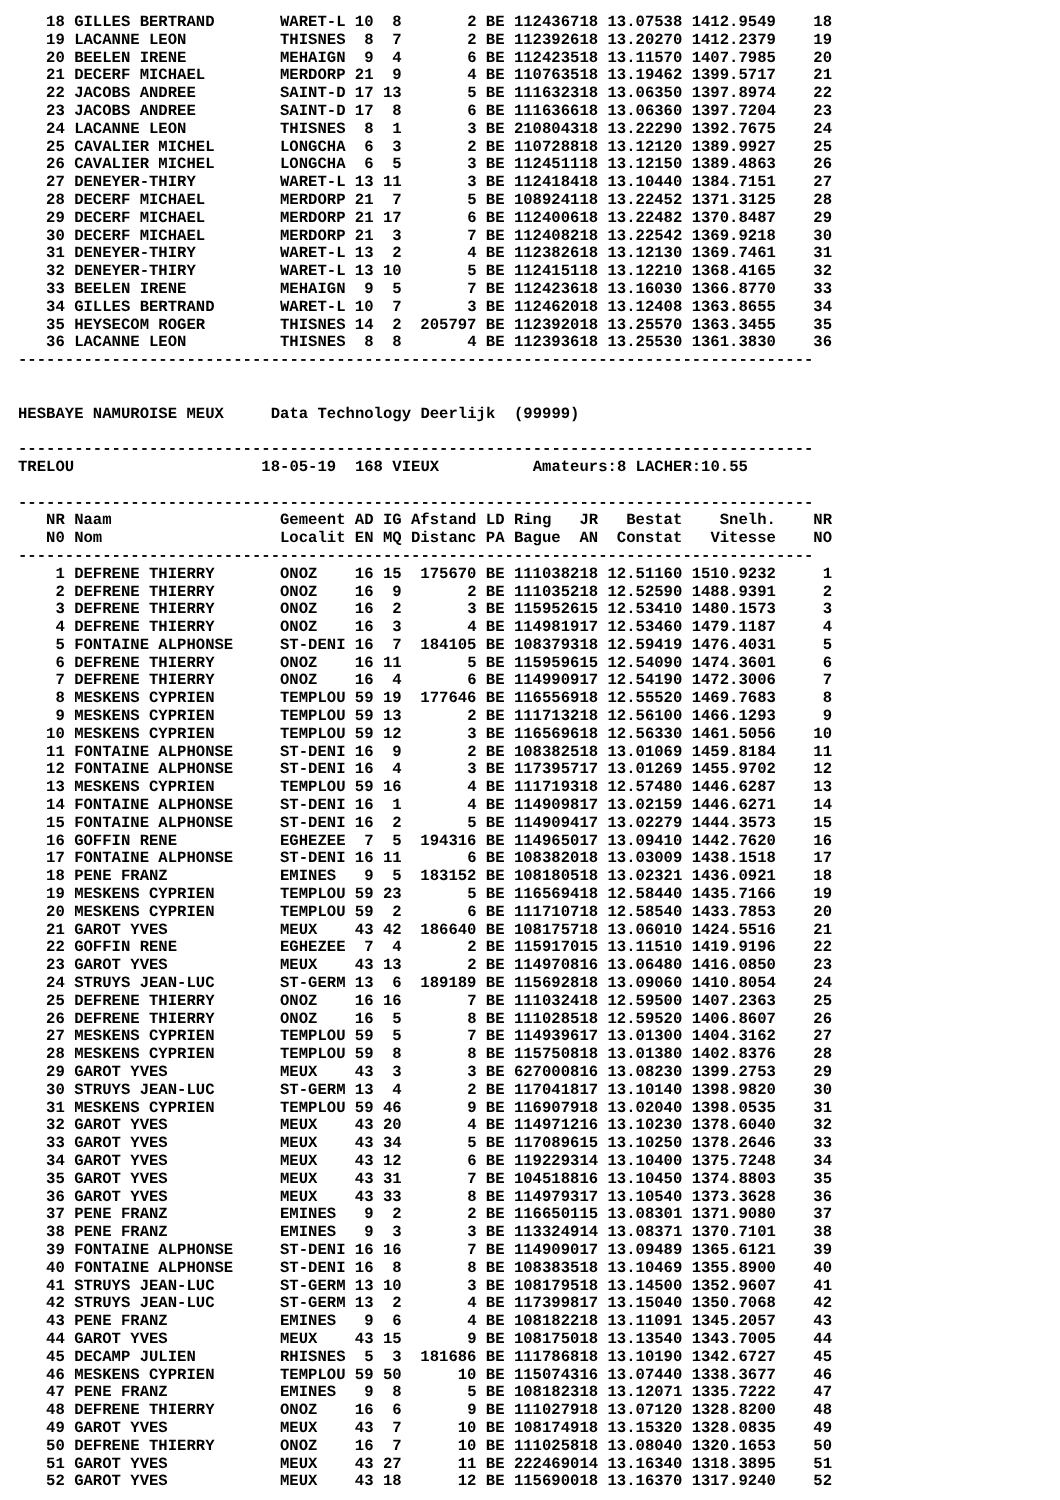| 18 | GILLES BERTRAND | WARET-L | 10 | 8 | 2 | BE | 112436718 | 13.07538 | 1412.9549 | 18 |
| 19 | LACANNE LEON | THISNES | 8 | 7 | 2 | BE | 112392618 | 13.20270 | 1412.2379 | 19 |
| 20 | BEELEN IRENE | MEHAIGN | 9 | 4 | 6 | BE | 112423518 | 13.11570 | 1407.7985 | 20 |
| 21 | DECERF MICHAEL | MERDORP | 21 | 9 | 4 | BE | 110763518 | 13.19462 | 1399.5717 | 21 |
| 22 | JACOBS ANDREE | SAINT-D | 17 | 13 | 5 | BE | 111632318 | 13.06350 | 1397.8974 | 22 |
| 23 | JACOBS ANDREE | SAINT-D | 17 | 8 | 6 | BE | 111636618 | 13.06360 | 1397.7204 | 23 |
| 24 | LACANNE LEON | THISNES | 8 | 1 | 3 | BE | 210804318 | 13.22290 | 1392.7675 | 24 |
| 25 | CAVALIER MICHEL | LONGCHA | 6 | 3 | 2 | BE | 110728818 | 13.12120 | 1389.9927 | 25 |
| 26 | CAVALIER MICHEL | LONGCHA | 6 | 5 | 3 | BE | 112451118 | 13.12150 | 1389.4863 | 26 |
| 27 | DENEYER-THIRY | WARET-L | 13 | 11 | 3 | BE | 112418418 | 13.10440 | 1384.7151 | 27 |
| 28 | DECERF MICHAEL | MERDORP | 21 | 7 | 5 | BE | 108924118 | 13.22452 | 1371.3125 | 28 |
| 29 | DECERF MICHAEL | MERDORP | 21 | 17 | 6 | BE | 112400618 | 13.22482 | 1370.8487 | 29 |
| 30 | DECERF MICHAEL | MERDORP | 21 | 3 | 7 | BE | 112408218 | 13.22542 | 1369.9218 | 30 |
| 31 | DENEYER-THIRY | WARET-L | 13 | 2 | 4 | BE | 112382618 | 13.12130 | 1369.7461 | 31 |
| 32 | DENEYER-THIRY | WARET-L | 13 | 10 | 5 | BE | 112415118 | 13.12210 | 1368.4165 | 32 |
| 33 | BEELEN IRENE | MEHAIGN | 9 | 5 | 7 | BE | 112423618 | 13.16030 | 1366.8770 | 33 |
| 34 | GILLES BERTRAND | WARET-L | 10 | 7 | 3 | BE | 112462018 | 13.12408 | 1363.8655 | 34 |
| 35 | HEYSECOM ROGER | THISNES | 14 | 2 | 205797 | BE | 112392018 | 13.25570 | 1363.3455 | 35 |
| 36 | LACANNE LEON | THISNES | 8 | 8 | 4 | BE | 112393618 | 13.25530 | 1361.3830 | 36 |
-------------------------------------------------------------------------------------
HESBAYE NAMUROISE MEUX Data Technology Deerlijk (99999)
-------------------------------------------------------------------------------------
TRELOU 18-05-19 168 VIEUX Amateurs:8 LACHER:10.55
-------------------------------------------------------------------------------------
| NR | Naam | Gemeent | AD | IG | Afstand | LD | Ring JR | Bestat | Snelh. | NR |
| --- | --- | --- | --- | --- | --- | --- | --- | --- | --- | --- |
| N0 | Nom | Localit | EN | MQ | Distanc | PA | Bague AN | Constat | Vitesse | NO |
-------------------------------------------------------------------------------------
| 1 | DEFRENE THIERRY | ONOZ | 16 | 15 | 175670 | BE | 111038218 | 12.51160 | 1510.9232 | 1 |
| 2 | DEFRENE THIERRY | ONOZ | 16 | 9 | 2 | BE | 111035218 | 12.52590 | 1488.9391 | 2 |
| 3 | DEFRENE THIERRY | ONOZ | 16 | 2 | 3 | BE | 115952615 | 12.53410 | 1480.1573 | 3 |
| 4 | DEFRENE THIERRY | ONOZ | 16 | 3 | 4 | BE | 114981917 | 12.53460 | 1479.1187 | 4 |
| 5 | FONTAINE ALPHONSE | ST-DENI | 16 | 7 | 184105 | BE | 108379318 | 12.59419 | 1476.4031 | 5 |
| 6 | DEFRENE THIERRY | ONOZ | 16 | 11 | 5 | BE | 115959615 | 12.54090 | 1474.3601 | 6 |
| 7 | DEFRENE THIERRY | ONOZ | 16 | 4 | 6 | BE | 114990917 | 12.54190 | 1472.3006 | 7 |
| 8 | MESKENS CYPRIEN | TEMPLOU | 59 | 19 | 177646 | BE | 116556918 | 12.55520 | 1469.7683 | 8 |
| 9 | MESKENS CYPRIEN | TEMPLOU | 59 | 13 | 2 | BE | 111713218 | 12.56100 | 1466.1293 | 9 |
| 10 | MESKENS CYPRIEN | TEMPLOU | 59 | 12 | 3 | BE | 116569618 | 12.56330 | 1461.5056 | 10 |
| 11 | FONTAINE ALPHONSE | ST-DENI | 16 | 9 | 2 | BE | 108382518 | 13.01069 | 1459.8184 | 11 |
| 12 | FONTAINE ALPHONSE | ST-DENI | 16 | 4 | 3 | BE | 117395717 | 13.01269 | 1455.9702 | 12 |
| 13 | MESKENS CYPRIEN | TEMPLOU | 59 | 16 | 4 | BE | 111719318 | 12.57480 | 1446.6287 | 13 |
| 14 | FONTAINE ALPHONSE | ST-DENI | 16 | 1 | 4 | BE | 114909817 | 13.02159 | 1446.6271 | 14 |
| 15 | FONTAINE ALPHONSE | ST-DENI | 16 | 2 | 5 | BE | 114909417 | 13.02279 | 1444.3573 | 15 |
| 16 | GOFFIN RENE | EGHEZEE | 7 | 5 | 194316 | BE | 114965017 | 13.09410 | 1442.7620 | 16 |
| 17 | FONTAINE ALPHONSE | ST-DENI | 16 | 11 | 6 | BE | 108382018 | 13.03009 | 1438.1518 | 17 |
| 18 | PENE FRANZ | EMINES | 9 | 5 | 183152 | BE | 108180518 | 13.02321 | 1436.0921 | 18 |
| 19 | MESKENS CYPRIEN | TEMPLOU | 59 | 23 | 5 | BE | 116569418 | 12.58440 | 1435.7166 | 19 |
| 20 | MESKENS CYPRIEN | TEMPLOU | 59 | 2 | 6 | BE | 111710718 | 12.58540 | 1433.7853 | 20 |
| 21 | GAROT YVES | MEUX | 43 | 42 | 186640 | BE | 108175718 | 13.06010 | 1424.5516 | 21 |
| 22 | GOFFIN RENE | EGHEZEE | 7 | 4 | 2 | BE | 115917015 | 13.11510 | 1419.9196 | 22 |
| 23 | GAROT YVES | MEUX | 43 | 13 | 2 | BE | 114970816 | 13.06480 | 1416.0850 | 23 |
| 24 | STRUYS JEAN-LUC | ST-GERM | 13 | 6 | 189189 | BE | 115692818 | 13.09060 | 1410.8054 | 24 |
| 25 | DEFRENE THIERRY | ONOZ | 16 | 16 | 7 | BE | 111032418 | 12.59500 | 1407.2363 | 25 |
| 26 | DEFRENE THIERRY | ONOZ | 16 | 5 | 8 | BE | 111028518 | 12.59520 | 1406.8607 | 26 |
| 27 | MESKENS CYPRIEN | TEMPLOU | 59 | 5 | 7 | BE | 114939617 | 13.01300 | 1404.3162 | 27 |
| 28 | MESKENS CYPRIEN | TEMPLOU | 59 | 8 | 8 | BE | 115750818 | 13.01380 | 1402.8376 | 28 |
| 29 | GAROT YVES | MEUX | 43 | 3 | 3 | BE | 627000816 | 13.08230 | 1399.2753 | 29 |
| 30 | STRUYS JEAN-LUC | ST-GERM | 13 | 4 | 2 | BE | 117041817 | 13.10140 | 1398.9820 | 30 |
| 31 | MESKENS CYPRIEN | TEMPLOU | 59 | 46 | 9 | BE | 116907918 | 13.02040 | 1398.0535 | 31 |
| 32 | GAROT YVES | MEUX | 43 | 20 | 4 | BE | 114971216 | 13.10230 | 1378.6040 | 32 |
| 33 | GAROT YVES | MEUX | 43 | 34 | 5 | BE | 117089615 | 13.10250 | 1378.2646 | 33 |
| 34 | GAROT YVES | MEUX | 43 | 12 | 6 | BE | 119229314 | 13.10400 | 1375.7248 | 34 |
| 35 | GAROT YVES | MEUX | 43 | 31 | 7 | BE | 104518816 | 13.10450 | 1374.8803 | 35 |
| 36 | GAROT YVES | MEUX | 43 | 33 | 8 | BE | 114979317 | 13.10540 | 1373.3628 | 36 |
| 37 | PENE FRANZ | EMINES | 9 | 2 | 2 | BE | 116650115 | 13.08301 | 1371.9080 | 37 |
| 38 | PENE FRANZ | EMINES | 9 | 3 | 3 | BE | 113324914 | 13.08371 | 1370.7101 | 38 |
| 39 | FONTAINE ALPHONSE | ST-DENI | 16 | 16 | 7 | BE | 114909017 | 13.09489 | 1365.6121 | 39 |
| 40 | FONTAINE ALPHONSE | ST-DENI | 16 | 8 | 8 | BE | 108383518 | 13.10469 | 1355.8900 | 40 |
| 41 | STRUYS JEAN-LUC | ST-GERM | 13 | 10 | 3 | BE | 108179518 | 13.14500 | 1352.9607 | 41 |
| 42 | STRUYS JEAN-LUC | ST-GERM | 13 | 2 | 4 | BE | 117399817 | 13.15040 | 1350.7068 | 42 |
| 43 | PENE FRANZ | EMINES | 9 | 6 | 4 | BE | 108182218 | 13.11091 | 1345.2057 | 43 |
| 44 | GAROT YVES | MEUX | 43 | 15 | 9 | BE | 108175018 | 13.13540 | 1343.7005 | 44 |
| 45 | DECAMP JULIEN | RHISNES | 5 | 3 | 181686 | BE | 111786818 | 13.10190 | 1342.6727 | 45 |
| 46 | MESKENS CYPRIEN | TEMPLOU | 59 | 50 | 10 | BE | 115074316 | 13.07440 | 1338.3677 | 46 |
| 47 | PENE FRANZ | EMINES | 9 | 8 | 5 | BE | 108182318 | 13.12071 | 1335.7222 | 47 |
| 48 | DEFRENE THIERRY | ONOZ | 16 | 6 | 9 | BE | 111027918 | 13.07120 | 1328.8200 | 48 |
| 49 | GAROT YVES | MEUX | 43 | 7 | 10 | BE | 108174918 | 13.15320 | 1328.0835 | 49 |
| 50 | DEFRENE THIERRY | ONOZ | 16 | 7 | 10 | BE | 111025818 | 13.08040 | 1320.1653 | 50 |
| 51 | GAROT YVES | MEUX | 43 | 27 | 11 | BE | 222469014 | 13.16340 | 1318.3895 | 51 |
| 52 | GAROT YVES | MEUX | 43 | 18 | 12 | BE | 115690018 | 13.16370 | 1317.9240 | 52 |